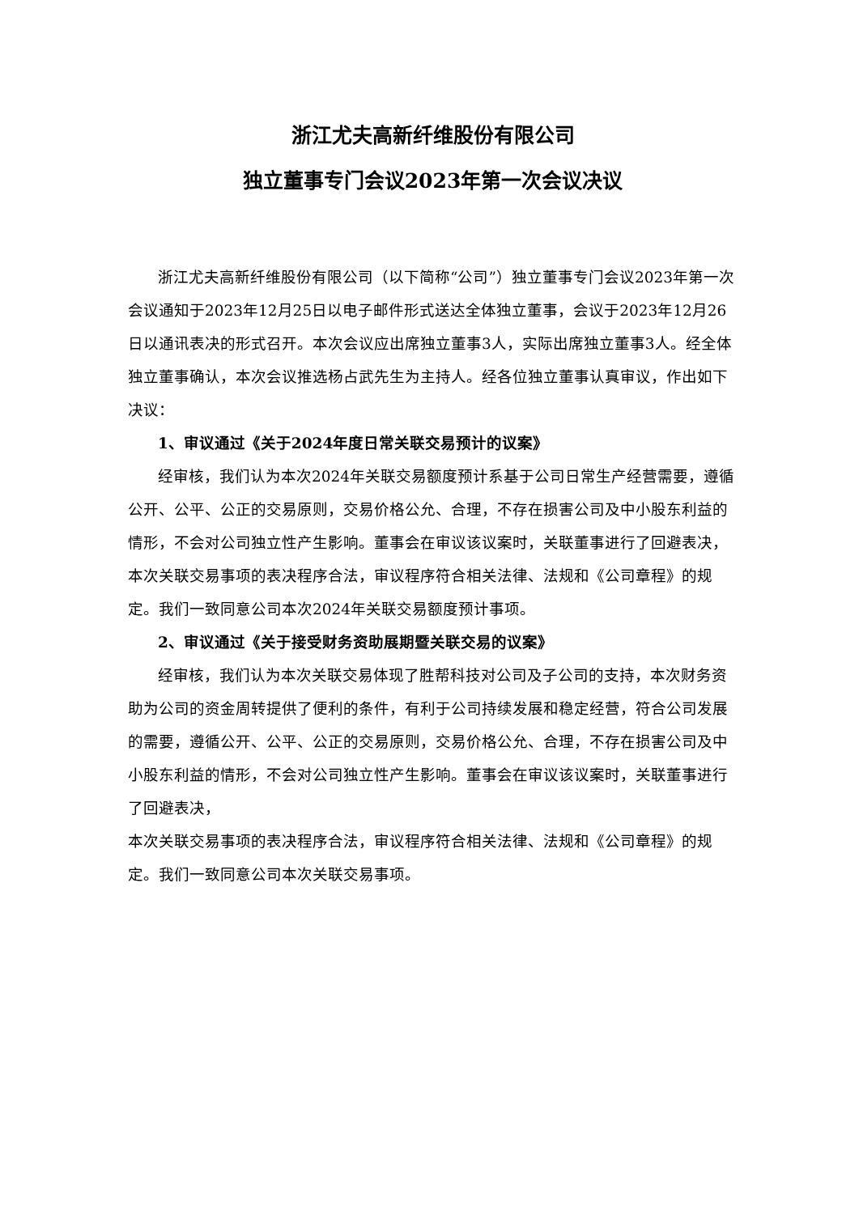浙江尤夫高新纤维股份有限公司
独立董事专门会议2023年第一次会议决议
浙江尤夫高新纤维股份有限公司（以下简称“公司”）独立董事专门会议2023年第一次会议通知于2023年12月25日以电子邮件形式送达全体独立董事，会议于2023年12月26日以通讯表决的形式召开。本次会议应出席独立董事3人，实际出席独立董事3人。经全体独立董事确认，本次会议推选杨占武先生为主持人。经各位独立董事认真审议，作出如下决议：
1、审议通过《关于2024年度日常关联交易预计的议案》
经审核，我们认为本次2024年关联交易额度预计系基于公司日常生产经营需要，遵循公开、公平、公正的交易原则，交易价格公允、合理，不存在损害公司及中小股东利益的情形，不会对公司独立性产生影响。董事会在审议该议案时，关联董事进行了回避表决，
本次关联交易事项的表决程序合法，审议程序符合相关法律、法规和《公司章程》的规定。我们一致同意公司本次2024年关联交易额度预计事项。
2、审议通过《关于接受财务资助展期暨关联交易的议案》
经审核，我们认为本次关联交易体现了胜帮科技对公司及子公司的支持，本次财务资助为公司的资金周转提供了便利的条件，有利于公司持续发展和稳定经营，符合公司发展的需要，遵循公开、公平、公正的交易原则，交易价格公允、合理，不存在损害公司及中小股东利益的情形，不会对公司独立性产生影响。董事会在审议该议案时，关联董事进行了回避表决，
本次关联交易事项的表决程序合法，审议程序符合相关法律、法规和《公司章程》的规定。我们一致同意公司本次关联交易事项。